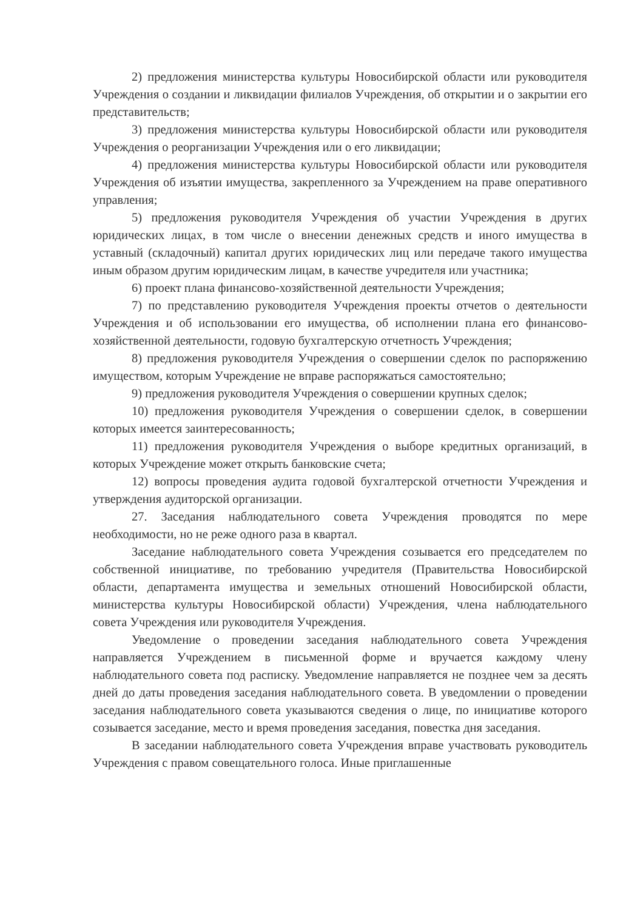2) предложения министерства культуры Новосибирской области или руководителя Учреждения о создании и ликвидации филиалов Учреждения, об открытии и о закрытии его представительств;
3) предложения министерства культуры Новосибирской области или руководителя Учреждения о реорганизации Учреждения или о его ликвидации;
4) предложения министерства культуры Новосибирской области или руководителя Учреждения об изъятии имущества, закрепленного за Учреждением на праве оперативного управления;
5) предложения руководителя Учреждения об участии Учреждения в других юридических лицах, в том числе о внесении денежных средств и иного имущества в уставный (складочный) капитал других юридических лиц или передаче такого имущества иным образом другим юридическим лицам, в качестве учредителя или участника;
6) проект плана финансово-хозяйственной деятельности Учреждения;
7) по представлению руководителя Учреждения проекты отчетов о деятельности Учреждения и об использовании его имущества, об исполнении плана его финансово-хозяйственной деятельности, годовую бухгалтерскую отчетность Учреждения;
8) предложения руководителя Учреждения о совершении сделок по распоряжению имуществом, которым Учреждение не вправе распоряжаться самостоятельно;
9) предложения руководителя Учреждения о совершении крупных сделок;
10) предложения руководителя Учреждения о совершении сделок, в совершении которых имеется заинтересованность;
11) предложения руководителя Учреждения о выборе кредитных организаций, в которых Учреждение может открыть банковские счета;
12) вопросы проведения аудита годовой бухгалтерской отчетности Учреждения и утверждения аудиторской организации.
27. Заседания наблюдательного совета Учреждения проводятся по мере необходимости, но не реже одного раза в квартал.
Заседание наблюдательного совета Учреждения созывается его председателем по собственной инициативе, по требованию учредителя (Правительства Новосибирской области, департамента имущества и земельных отношений Новосибирской области, министерства культуры Новосибирской области) Учреждения, члена наблюдательного совета Учреждения или руководителя Учреждения.
Уведомление о проведении заседания наблюдательного совета Учреждения направляется Учреждением в письменной форме и вручается каждому члену наблюдательного совета под расписку. Уведомление направляется не позднее чем за десять дней до даты проведения заседания наблюдательного совета. В уведомлении о проведении заседания наблюдательного совета указываются сведения о лице, по инициативе которого созывается заседание, место и время проведения заседания, повестка дня заседания.
В заседании наблюдательного совета Учреждения вправе участвовать руководитель Учреждения с правом совещательного голоса. Иные приглашенные